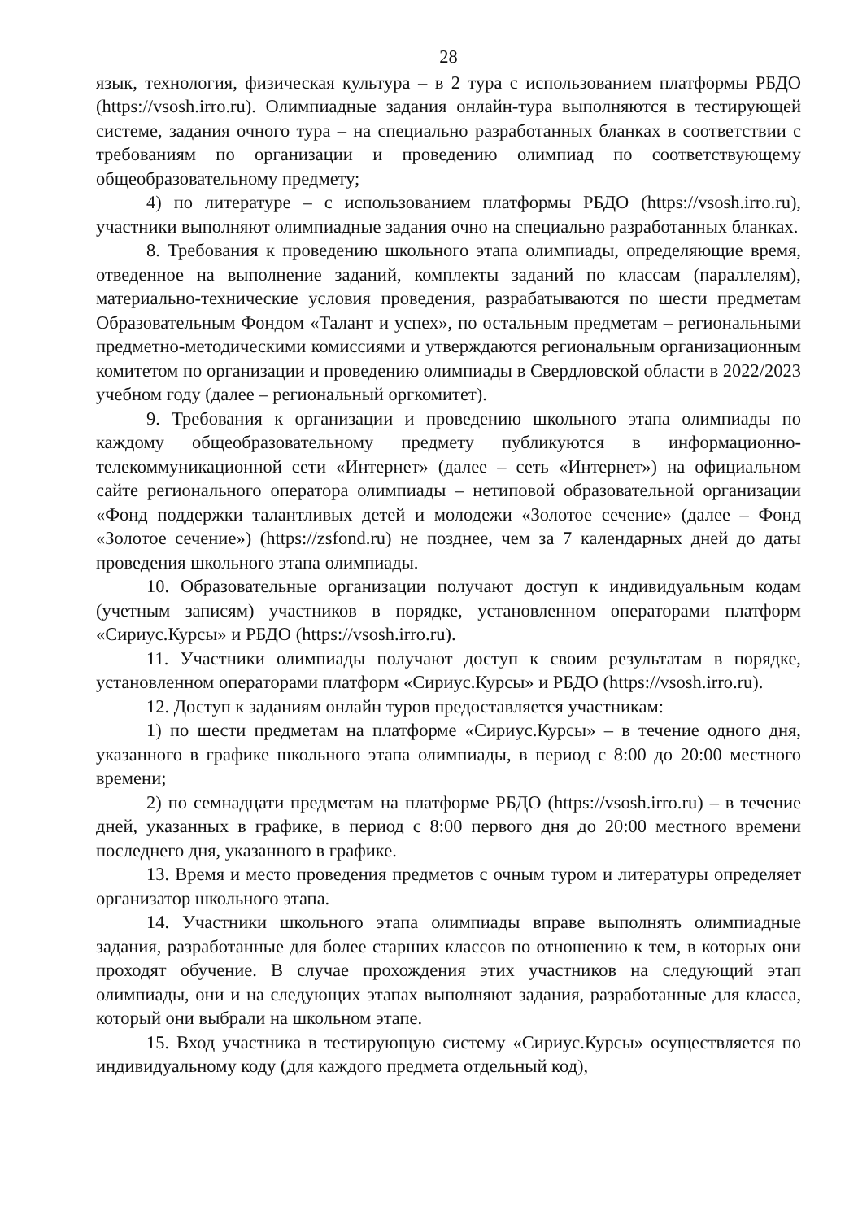28
язык, технология, физическая культура – в 2 тура с использованием платформы РБДО (https://vsosh.irro.ru). Олимпиадные задания онлайн-тура выполняются в тестирующей системе, задания очного тура – на специально разработанных бланках в соответствии с требованиям по организации и проведению олимпиад по соответствующему общеобразовательному предмету;
4) по литературе – с использованием платформы РБДО (https://vsosh.irro.ru), участники выполняют олимпиадные задания очно на специально разработанных бланках.
8. Требования к проведению школьного этапа олимпиады, определяющие время, отведенное на выполнение заданий, комплекты заданий по классам (параллелям), материально-технические условия проведения, разрабатываются по шести предметам Образовательным Фондом «Талант и успех», по остальным предметам – региональными предметно-методическими комиссиями и утверждаются региональным организационным комитетом по организации и проведению олимпиады в Свердловской области в 2022/2023 учебном году (далее – региональный оргкомитет).
9. Требования к организации и проведению школьного этапа олимпиады по каждому общеобразовательному предмету публикуются в информационно-телекоммуникационной сети «Интернет» (далее – сеть «Интернет») на официальном сайте регионального оператора олимпиады – нетиповой образовательной организации «Фонд поддержки талантливых детей и молодежи «Золотое сечение» (далее – Фонд «Золотое сечение») (https://zsfond.ru) не позднее, чем за 7 календарных дней до даты проведения школьного этапа олимпиады.
10. Образовательные организации получают доступ к индивидуальным кодам (учетным записям) участников в порядке, установленном операторами платформ «Сириус.Курсы» и РБДО (https://vsosh.irro.ru).
11. Участники олимпиады получают доступ к своим результатам в порядке, установленном операторами платформ «Сириус.Курсы» и РБДО (https://vsosh.irro.ru).
12. Доступ к заданиям онлайн туров предоставляется участникам:
1) по шести предметам на платформе «Сириус.Курсы» – в течение одного дня, указанного в графике школьного этапа олимпиады, в период с 8:00 до 20:00 местного времени;
2) по семнадцати предметам на платформе РБДО (https://vsosh.irro.ru) – в течение дней, указанных в графике, в период с 8:00 первого дня до 20:00 местного времени последнего дня, указанного в графике.
13. Время и место проведения предметов с очным туром и литературы определяет организатор школьного этапа.
14. Участники школьного этапа олимпиады вправе выполнять олимпиадные задания, разработанные для более старших классов по отношению к тем, в которых они проходят обучение. В случае прохождения этих участников на следующий этап олимпиады, они и на следующих этапах выполняют задания, разработанные для класса, который они выбрали на школьном этапе.
15. Вход участника в тестирующую систему «Сириус.Курсы» осуществляется по индивидуальному коду (для каждого предмета отдельный код),